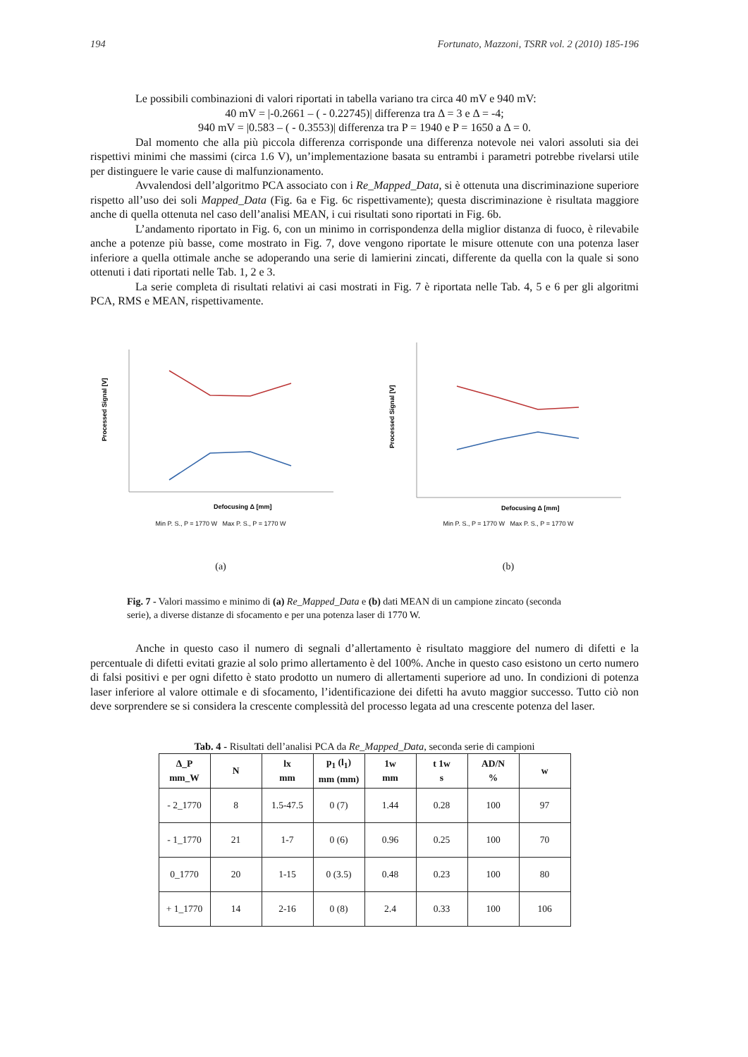194 Fortunato, Mazzoni, TSRR vol. 2 (2010) 185-196
Le possibili combinazioni di valori riportati in tabella variano tra circa 40 mV e 940 mV:
40 mV = |-0.2661 – ( - 0.22745)| differenza tra Δ = 3 e Δ = -4;
940 mV = |0.583 – ( - 0.3553)| differenza tra P = 1940 e P = 1650 a Δ = 0.
Dal momento che alla più piccola differenza corrisponde una differenza notevole nei valori assoluti sia dei rispettivi minimi che massimi (circa 1.6 V), un’implementazione basata su entrambi i parametri potrebbe rivelarsi utile per distinguere le varie cause di malfunzionamento.
Avvalendosi dell’algoritmo PCA associato con i Re_Mapped_Data, si è ottenuta una discriminazione superiore rispetto all’uso dei soli Mapped_Data (Fig. 6a e Fig. 6c rispettivamente); questa discriminazione è risultata maggiore anche di quella ottenuta nel caso dell’analisi MEAN, i cui risultati sono riportati in Fig. 6b.
L’andamento riportato in Fig. 6, con un minimo in corrispondenza della miglior distanza di fuoco, è rilevabile anche a potenze più basse, come mostrato in Fig. 7, dove vengono riportate le misure ottenute con una potenza laser inferiore a quella ottimale anche se adoperando una serie di lamierini zincati, differente da quella con la quale si sono ottenuti i dati riportati nelle Tab. 1, 2 e 3.
La serie completa di risultati relativi ai casi mostrati in Fig. 7 è riportata nelle Tab. 4, 5 e 6 per gli algoritmi PCA, RMS e MEAN, rispettivamente.
Processed Signal [V]
Defocusing Δ [mm]
Min P. S., P = 1770 W Max P. S., P = 1770 W
(a)
Processed Signal [V]
Defocusing Δ [mm]
Min P. S., P = 1770 W Max P. S., P = 1770 W
(b)
Fig. 7 - Valori massimo e minimo di (a) Re_Mapped_Data e (b) dati MEAN di un campione zincato (seconda serie), a diverse distanze di sfocamento e per una potenza laser di 1770 W.
Anche in questo caso il numero di segnali d’allertamento è risultato maggiore del numero di difetti e la percentuale di difetti evitati grazie al solo primo allertamento è del 100%. Anche in questo caso esistono un certo numero di falsi positivi e per ogni difetto è stato prodotto un numero di allertamenti superiore ad uno. In condizioni di potenza laser inferiore al valore ottimale e di sfocamento, l’identificazione dei difetti ha avuto maggior successo. Tutto ciò non deve sorprendere se si considera la crescente complessità del processo legata ad una crescente potenza del laser.
Tab. 4 - Risultati dell’analisi PCA da Re_Mapped_Data, seconda serie di campioni
| Δ_P mm_W | N | lx mm | p<sub>1</sub> (l<sub>1</sub>) mm (mm) | 1w mm | t 1w s | AD/N % | w |
| --- | --- | --- | --- | --- | --- | --- | --- |
| - 2_1770 | 8 | 1.5-47.5 | 0 (7) | 1.44 | 0.28 | 100 | 97 |
| - 1_1770 | 21 | 1-7 | 0 (6) | 0.96 | 0.25 | 100 | 70 |
| 0_1770 | 20 | 1-15 | 0 (3.5) | 0.48 | 0.23 | 100 | 80 |
| + 1_1770 | 14 | 2-16 | 0 (8) | 2.4 | 0.33 | 100 | 106 |